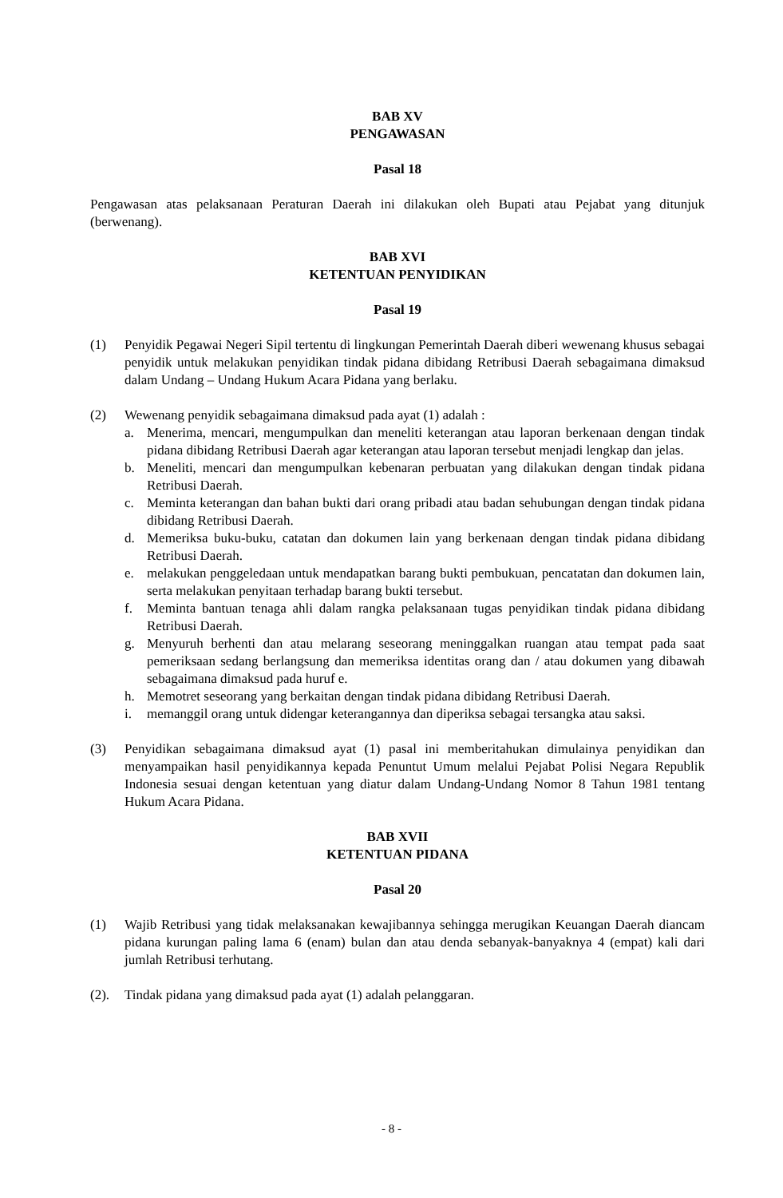BAB XV
PENGAWASAN
Pasal 18
Pengawasan atas pelaksanaan Peraturan Daerah ini dilakukan oleh Bupati atau Pejabat yang ditunjuk (berwenang).
BAB XVI
KETENTUAN PENYIDIKAN
Pasal 19
(1) Penyidik Pegawai Negeri Sipil tertentu di lingkungan Pemerintah Daerah diberi wewenang khusus sebagai penyidik untuk melakukan penyidikan tindak pidana dibidang Retribusi Daerah sebagaimana dimaksud dalam Undang – Undang Hukum Acara Pidana yang berlaku.
(2) Wewenang penyidik sebagaimana dimaksud pada ayat (1) adalah :
a. Menerima, mencari, mengumpulkan dan meneliti keterangan atau laporan berkenaan dengan tindak pidana dibidang Retribusi Daerah agar keterangan atau laporan tersebut menjadi lengkap dan jelas.
b. Meneliti, mencari dan mengumpulkan kebenaran perbuatan yang dilakukan dengan tindak pidana Retribusi Daerah.
c. Meminta keterangan dan bahan bukti dari orang pribadi atau badan sehubungan dengan tindak pidana dibidang Retribusi Daerah.
d. Memeriksa buku-buku, catatan dan dokumen lain yang berkenaan dengan tindak pidana dibidang Retribusi Daerah.
e. melakukan penggeledaan untuk mendapatkan barang bukti pembukuan, pencatatan dan dokumen lain, serta melakukan penyitaan terhadap barang bukti tersebut.
f. Meminta bantuan tenaga ahli dalam rangka pelaksanaan tugas penyidikan tindak pidana dibidang Retribusi Daerah.
g. Menyuruh berhenti dan atau melarang seseorang meninggalkan ruangan atau tempat pada saat pemeriksaan sedang berlangsung dan memeriksa identitas orang dan / atau dokumen yang dibawah sebagaimana dimaksud pada huruf e.
h. Memotret seseorang yang berkaitan dengan tindak pidana dibidang Retribusi Daerah.
i. memanggil orang untuk didengar keterangannya dan diperiksa sebagai tersangka atau saksi.
(3) Penyidikan sebagaimana dimaksud ayat (1) pasal ini memberitahukan dimulainya penyidikan dan menyampaikan hasil penyidikannya kepada Penuntut Umum melalui Pejabat Polisi Negara Republik Indonesia sesuai dengan ketentuan yang diatur dalam Undang-Undang Nomor 8 Tahun 1981 tentang Hukum Acara Pidana.
BAB XVII
KETENTUAN PIDANA
Pasal 20
(1) Wajib Retribusi yang tidak melaksanakan kewajibannya sehingga merugikan Keuangan Daerah diancam pidana kurungan paling lama 6 (enam) bulan dan atau denda sebanyak-banyaknya 4 (empat) kali dari jumlah Retribusi terhutang.
(2). Tindak pidana yang dimaksud pada ayat (1) adalah pelanggaran.
- 8 -